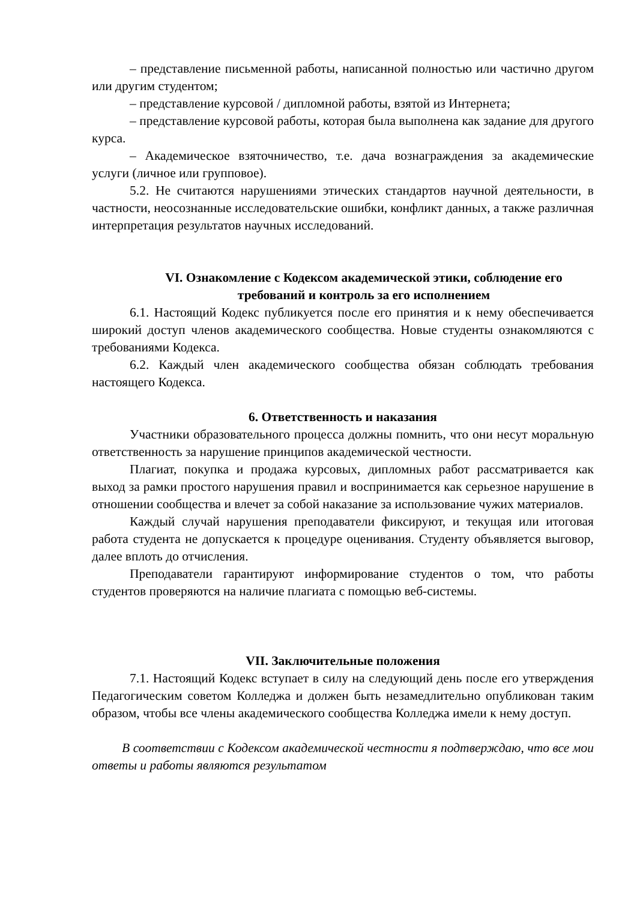– представление письменной работы, написанной полностью или частично другом или другим студентом;
– представление курсовой / дипломной работы, взятой из Интернета;
– представление курсовой работы, которая была выполнена как задание для другого курса.
– Академическое взяточничество, т.е. дача вознаграждения за академические услуги (личное или групповое).
5.2. Не считаются нарушениями этических стандартов научной деятельности, в частности, неосознанные исследовательские ошибки, конфликт данных, а также различная интерпретация результатов научных исследований.
VI. Ознакомление с Кодексом академической этики, соблюдение его требований и контроль за его исполнением
6.1. Настоящий Кодекс публикуется после его принятия и к нему обеспечивается широкий доступ членов академического сообщества. Новые студенты ознакомляются с требованиями Кодекса.
6.2. Каждый член академического сообщества обязан соблюдать требования настоящего Кодекса.
6. Ответственность и наказания
Участники образовательного процесса должны помнить, что они несут моральную ответственность за нарушение принципов академической честности.
Плагиат, покупка и продажа курсовых, дипломных работ рассматривается как выход за рамки простого нарушения правил и воспринимается как серьезное нарушение в отношении сообщества и влечет за собой наказание за использование чужих материалов.
Каждый случай нарушения преподаватели фиксируют, и текущая или итоговая работа студента не допускается к процедуре оценивания. Студенту объявляется выговор, далее вплоть до отчисления.
Преподаватели гарантируют информирование студентов о том, что работы студентов проверяются на наличие плагиата с помощью веб-системы.
VII. Заключительные положения
7.1. Настоящий Кодекс вступает в силу на следующий день после его утверждения Педагогическим советом Колледжа и должен быть незамедлительно опубликован таким образом, чтобы все члены академического сообщества Колледжа имели к нему доступ.
В соответствии с Кодексом академической честности я подтверждаю, что все мои ответы и работы являются результатом